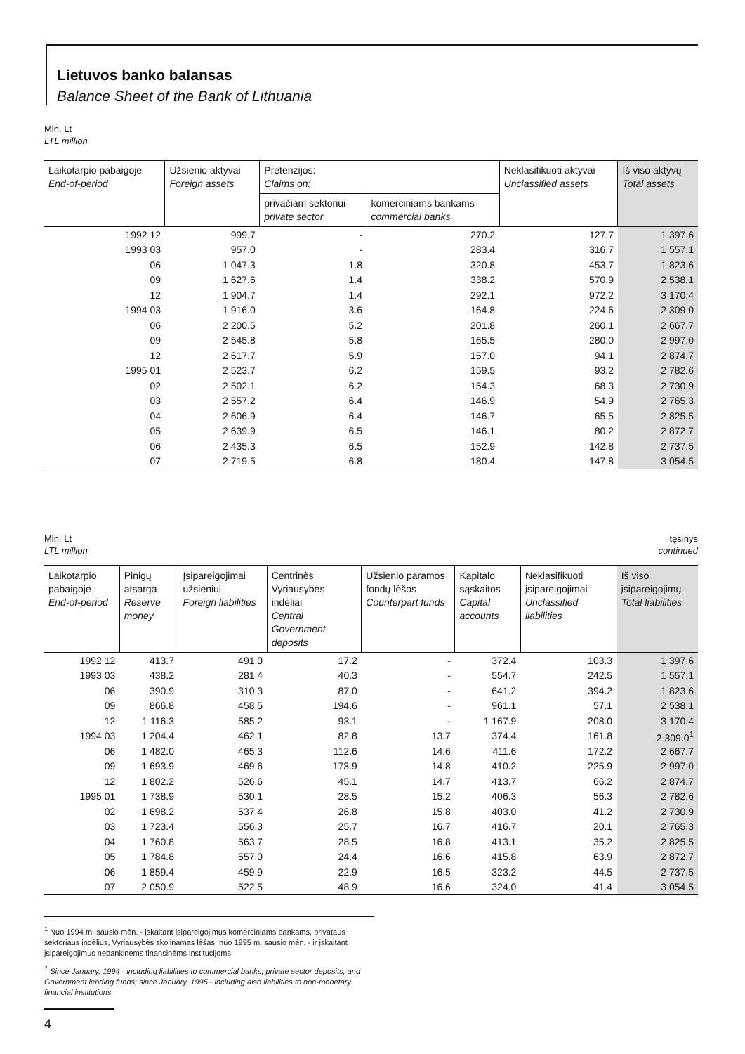Lietuvos banko balansas
Balance Sheet of the Bank of Lithuania
Mln. Lt
LTL million
| Laikotarpio pabaigoje End-of-period | Užsienio aktyvai Foreign assets | Pretenzijos: Claims on: | | Neklasifikuoti aktyvai Unclassified assets | Iš viso aktyvų Total assets |
| --- | --- | --- | --- | --- | --- |
| | | privačiam sektoriui private sector | komerciniams bankams commercial banks | | |
| 1992 12 | 999.7 | - | 270.2 | 127.7 | 1 397.6 |
| 1993 03 | 957.0 | - | 283.4 | 316.7 | 1 557.1 |
| 06 | 1 047.3 | 1.8 | 320.8 | 453.7 | 1 823.6 |
| 09 | 1 627.6 | 1.4 | 338.2 | 570.9 | 2 538.1 |
| 12 | 1 904.7 | 1.4 | 292.1 | 972.2 | 3 170.4 |
| 1994 03 | 1 916.0 | 3.6 | 164.8 | 224.6 | 2 309.0 |
| 06 | 2 200.5 | 5.2 | 201.8 | 260.1 | 2 667.7 |
| 09 | 2 545.8 | 5.8 | 165.5 | 280.0 | 2 997.0 |
| 12 | 2 617.7 | 5.9 | 157.0 | 94.1 | 2 874.7 |
| 1995 01 | 2 523.7 | 6.2 | 159.5 | 93.2 | 2 782.6 |
| 02 | 2 502.1 | 6.2 | 154.3 | 68.3 | 2 730.9 |
| 03 | 2 557.2 | 6.4 | 146.9 | 54.9 | 2 765.3 |
| 04 | 2 606.9 | 6.4 | 146.7 | 65.5 | 2 825.5 |
| 05 | 2 639.9 | 6.5 | 146.1 | 80.2 | 2 872.7 |
| 06 | 2 435.3 | 6.5 | 152.9 | 142.8 | 2 737.5 |
| 07 | 2 719.5 | 6.8 | 180.4 | 147.8 | 3 054.5 |
Mln. Lt
LTL million
tęsinys
continued
| Laikotarpio pabaigoje End-of-period | Pinigų atsarga Reserve money | Įsipareigojimai užsieniui Foreign liabilities | Centrinės Vyriausybės indėliai Central Government deposits | Užsienio paramos fondų lėšos Counterpart funds | Kapitalo sąskaitos Capital accounts | Neklasifikuoti įsipareigojimai Unclassified liabilities | Iš viso įsipareigojimų Total liabilities |
| --- | --- | --- | --- | --- | --- | --- | --- |
| 1992 12 | 413.7 | 491.0 | 17.2 | - | 372.4 | 103.3 | 1 397.6 |
| 1993 03 | 438.2 | 281.4 | 40.3 | - | 554.7 | 242.5 | 1 557.1 |
| 06 | 390.9 | 310.3 | 87.0 | - | 641.2 | 394.2 | 1 823.6 |
| 09 | 866.8 | 458.5 | 194.6 | - | 961.1 | 57.1 | 2 538.1 |
| 12 | 1 116.3 | 585.2 | 93.1 | - | 1 167.9 | 208.0 | 3 170.4 |
| 1994 03 | 1 204.4 | 462.1 | 82.8 | 13.7 | 374.4 | 161.8 | 2 309.0<sup>1</sup> |
| 06 | 1 482.0 | 465.3 | 112.6 | 14.6 | 411.6 | 172.2 | 2 667.7 |
| 09 | 1 693.9 | 469.6 | 173.9 | 14.8 | 410.2 | 225.9 | 2 997.0 |
| 12 | 1 802.2 | 526.6 | 45.1 | 14.7 | 413.7 | 66.2 | 2 874.7 |
| 1995 01 | 1 738.9 | 530.1 | 28.5 | 15.2 | 406.3 | 56.3 | 2 782.6 |
| 02 | 1 698.2 | 537.4 | 26.8 | 15.8 | 403.0 | 41.2 | 2 730.9 |
| 03 | 1 723.4 | 556.3 | 25.7 | 16.7 | 416.7 | 20.1 | 2 765.3 |
| 04 | 1 760.8 | 563.7 | 28.5 | 16.8 | 413.1 | 35.2 | 2 825.5 |
| 05 | 1 784.8 | 557.0 | 24.4 | 16.6 | 415.8 | 63.9 | 2 872.7 |
| 06 | 1 859.4 | 459.9 | 22.9 | 16.5 | 323.2 | 44.5 | 2 737.5 |
| 07 | 2 050.9 | 522.5 | 48.9 | 16.6 | 324.0 | 41.4 | 3 054.5 |
<sup>1</sup> Nuo 1994 m. sausio mėn. - įskaitant įsipareigojimus komerciniams bankams, privataus sektoriaus indėlius, Vyriausybės skolinamas lėšas; nuo 1995 m. sausio mėn. - ir įskaitant įsipareigojimus nebankinėms finansinėms institucijoms.
<sup>1</sup> Since January, 1994 - including liabilities to commercial banks, private sector deposits, and Government lending funds; since January, 1995 - including also liabilities to non-monetary financial institutions.
4